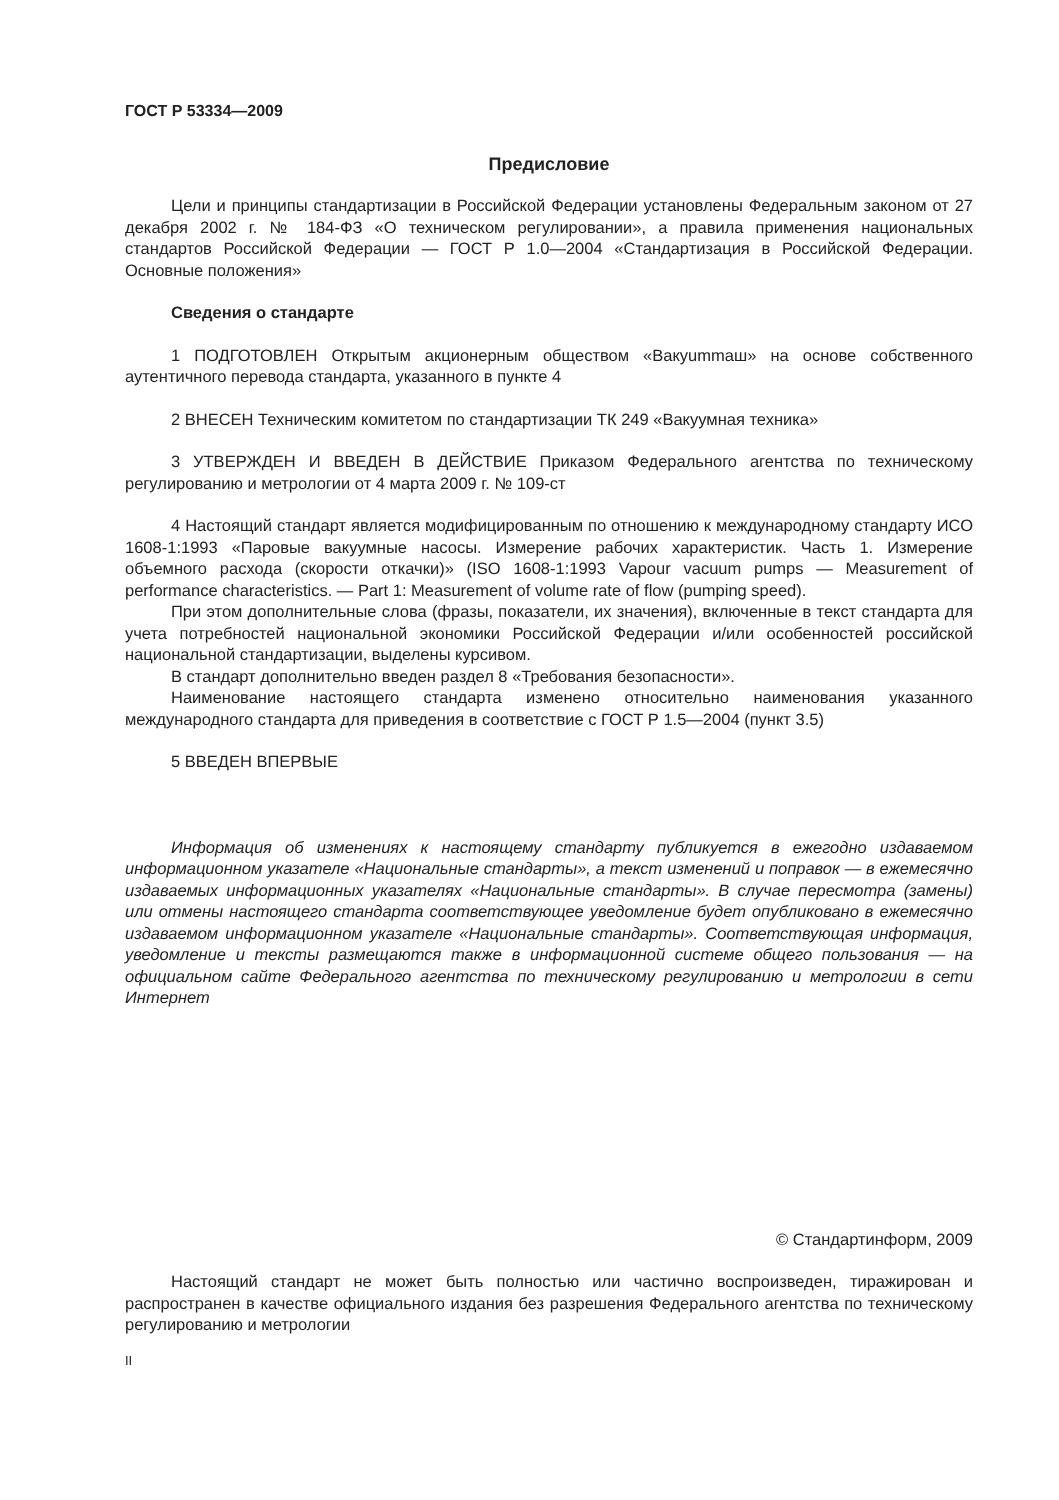ГОСТ Р 53334—2009
Предисловие
Цели и принципы стандартизации в Российской Федерации установлены Федеральным законом от 27 декабря 2002 г. № 184-ФЗ «О техническом регулировании», а правила применения национальных стандартов Российской Федерации — ГОСТ Р 1.0—2004 «Стандартизация в Российской Федерации. Основные положения»
Сведения о стандарте
1 ПОДГОТОВЛЕН Открытым акционерным обществом «Вакуummаш» на основе собственного аутентичного перевода стандарта, указанного в пункте 4
2 ВНЕСЕН Техническим комитетом по стандартизации ТК 249 «Вакуумная техника»
3 УТВЕРЖДЕН И ВВЕДЕН В ДЕЙСТВИЕ Приказом Федерального агентства по техническому регулированию и метрологии от 4 марта 2009 г. № 109-ст
4 Настоящий стандарт является модифицированным по отношению к международному стандарту ИСО 1608-1:1993 «Паровые вакуумные насосы. Измерение рабочих характеристик. Часть 1. Измерение объемного расхода (скорости откачки)» (ISO 1608-1:1993 Vapour vacuum pumps — Measurement of performance characteristics. — Part 1: Measurement of volume rate of flow (pumping speed).
При этом дополнительные слова (фразы, показатели, их значения), включенные в текст стандарта для учета потребностей национальной экономики Российской Федерации и/или особенностей российской национальной стандартизации, выделены курсивом.
В стандарт дополнительно введен раздел 8 «Требования безопасности».
Наименование настоящего стандарта изменено относительно наименования указанного международного стандарта для приведения в соответствие с ГОСТ Р 1.5—2004 (пункт 3.5)
5 ВВЕДЕН ВПЕРВЫЕ
Информация об изменениях к настоящему стандарту публикуется в ежегодно издаваемом информационном указателе «Национальные стандарты», а текст изменений и поправок — в ежемесячно издаваемых информационных указателях «Национальные стандарты». В случае пересмотра (замены) или отмены настоящего стандарта соответствующее уведомление будет опубликовано в ежемесячно издаваемом информационном указателе «Национальные стандарты». Соответствующая информация, уведомление и тексты размещаются также в информационной системе общего пользования — на официальном сайте Федерального агентства по техническому регулированию и метрологии в сети Интернет
© Стандартинформ, 2009
Настоящий стандарт не может быть полностью или частично воспроизведен, тиражирован и распространен в качестве официального издания без разрешения Федерального агентства по техническому регулированию и метрологии
II